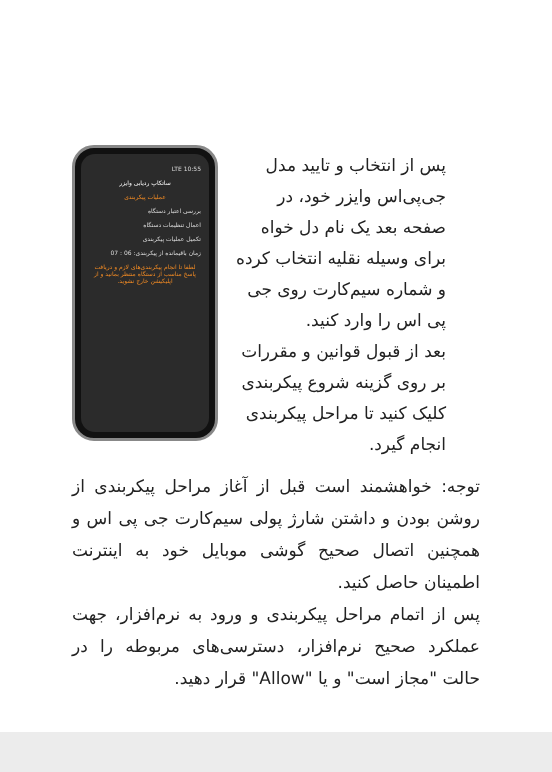10:55 LTE
ساتکاپ ردیابی وایزر
عملیات پیکربندی
بررسی اعتبار دستگاه
اعمال تنظیمات دستگاه
تکمیل عملیات پیکربندی
زمان باقیمانده از پیکربندی: 06 : 07
لطفا تا انجام پیکربندی‌های لازم و دریافت پاسخ مناسب از دستگاه منتظر بمانید و از اپلیکیشن خارج نشوید.
پس از انتخاب و تایید مدل جی‌پی‌اس وایزر خود، در صفحه بعد یک نام دل خواه برای وسیله نقلیه انتخاب کرده و شماره سیم‌کارت روی جی پی اس را وارد کنید.
بعد از قبول قوانین و مقررات بر روی گزینه شروع پیکربندی کلیک کنید تا مراحل پیکربندی انجام گیرد.
توجه: خواهشمند است قبل از آغاز مراحل پیکربندی از روشن بودن و داشتن شارژ پولی سیم‌کارت جی پی اس و همچنین اتصال صحیح گوشی موبایل خود به اینترنت اطمینان حاصل کنید.
پس از اتمام مراحل پیکربندی و ورود به نرم‌افزار، جهت عملکرد صحیح نرم‌افزار، دسترسی‌های مربوطه را در حالت "مجاز است" و یا "Allow" قرار دهید.